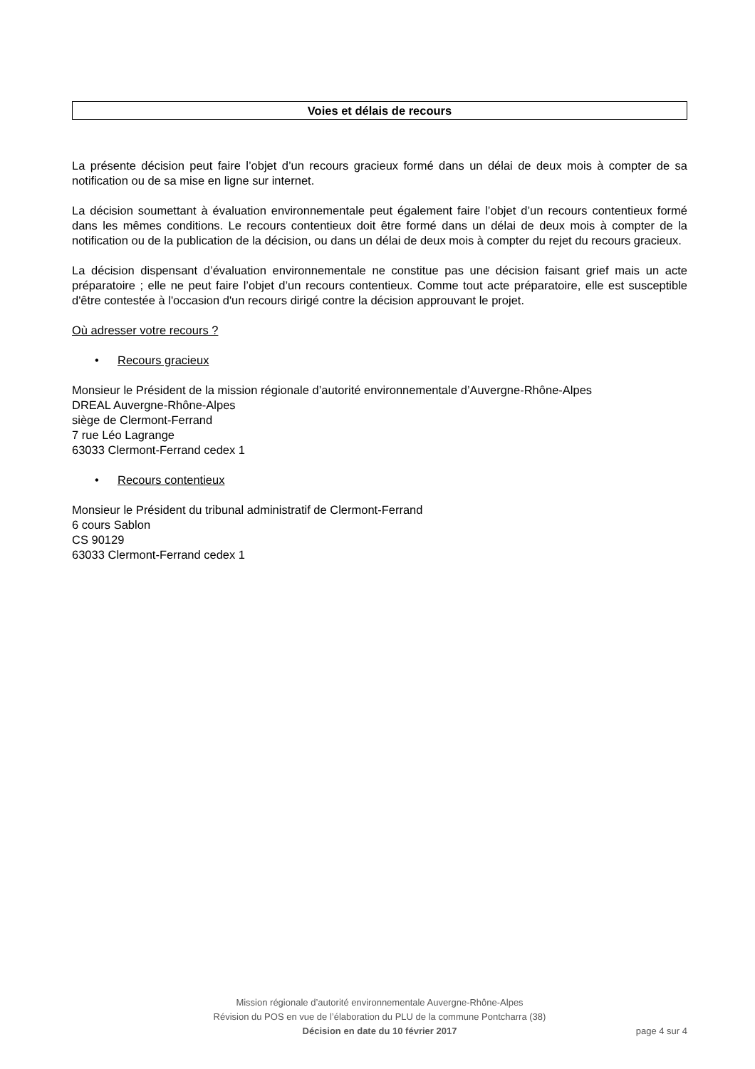Voies et délais de recours
La présente décision peut faire l’objet d’un recours gracieux formé dans un délai de deux mois à compter de sa notification ou de sa mise en ligne sur internet.
La décision soumettant à évaluation environnementale peut également faire l’objet d’un recours contentieux formé dans les mêmes conditions. Le recours contentieux doit être formé dans un délai de deux mois à compter de la notification ou de la publication de la décision, ou dans un délai de deux mois à compter du rejet du recours gracieux.
La décision dispensant d’évaluation environnementale ne constitue pas une décision faisant grief mais un acte préparatoire ; elle ne peut faire l’objet d’un recours contentieux. Comme tout acte préparatoire, elle est susceptible d'être contestée à l'occasion d'un recours dirigé contre la décision approuvant le projet.
Où adresser votre recours ?
• Recours gracieux
Monsieur le Président de la mission régionale d’autorité environnementale d’Auvergne-Rhône-Alpes
DREAL Auvergne-Rhône-Alpes
siège de Clermont-Ferrand
7 rue Léo Lagrange
63033 Clermont-Ferrand cedex 1
• Recours contentieux
Monsieur le Président du tribunal administratif de Clermont-Ferrand
6 cours Sablon
CS 90129
63033 Clermont-Ferrand cedex 1
Mission régionale d’autorité environnementale Auvergne-Rhône-Alpes
Révision du POS en vue de l’élaboration du PLU de la commune Pontcharra (38)
Décision en date du 10 février 2017
page 4 sur 4